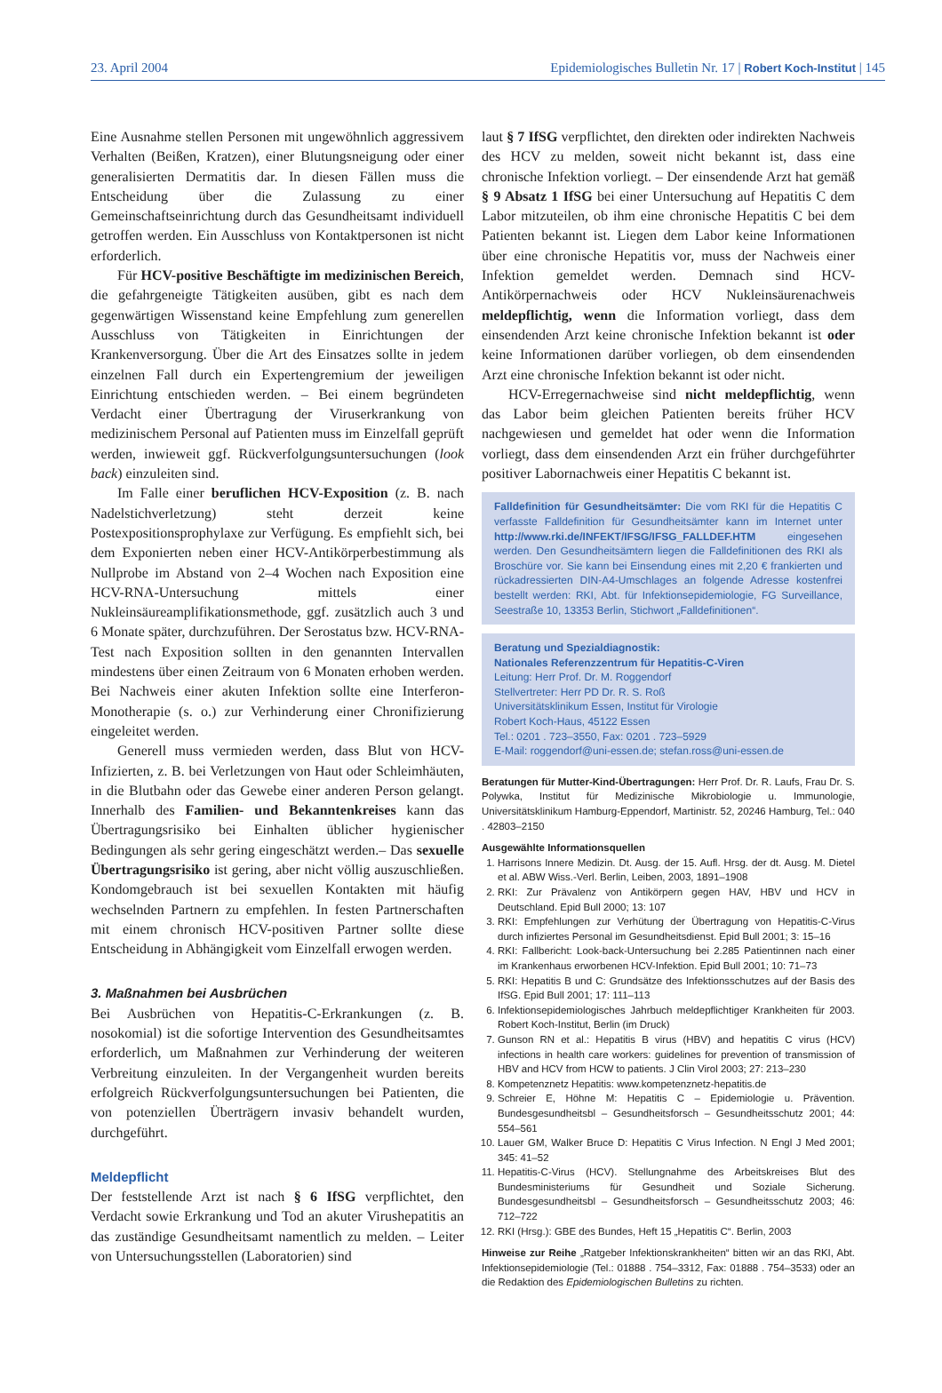23. April 2004 Epidemiologisches Bulletin Nr. 17 | Robert Koch-Institut | 145
Eine Ausnahme stellen Personen mit ungewöhnlich aggressivem Verhalten (Beißen, Kratzen), einer Blutungsneigung oder einer generalisierten Dermatitis dar. In diesen Fällen muss die Entscheidung über die Zulassung zu einer Gemeinschaftseinrichtung durch das Gesundheitsamt individuell getroffen werden. Ein Ausschluss von Kontaktpersonen ist nicht erforderlich.
Für HCV-positive Beschäftigte im medizinischen Bereich, die gefahrgeneigte Tätigkeiten ausüben, gibt es nach dem gegenwärtigen Wissenstand keine Empfehlung zum generellen Ausschluss von Tätigkeiten in Einrichtungen der Krankenversorgung. Über die Art des Einsatzes sollte in jedem einzelnen Fall durch ein Expertengremium der jeweiligen Einrichtung entschieden werden. – Bei einem begründeten Verdacht einer Übertragung der Viruserkrankung von medizinischem Personal auf Patienten muss im Einzelfall geprüft werden, inwieweit ggf. Rückverfolgungsuntersuchungen (look back) einzuleiten sind.
Im Falle einer beruflichen HCV-Exposition (z. B. nach Nadelstichverletzung) steht derzeit keine Postexpositionsprophylaxe zur Verfügung. Es empfiehlt sich, bei dem Exponierten neben einer HCV-Antikörperbestimmung als Nullprobe im Abstand von 2–4 Wochen nach Exposition eine HCV-RNA-Untersuchung mittels einer Nukleinsäureamplifikationsmethode, ggf. zusätzlich auch 3 und 6 Monate später, durchzuführen. Der Serostatus bzw. HCV-RNA-Test nach Exposition sollten in den genannten Intervallen mindestens über einen Zeitraum von 6 Monaten erhoben werden. Bei Nachweis einer akuten Infektion sollte eine Interferon-Monotherapie (s. o.) zur Verhinderung einer Chronifizierung eingeleitet werden.
Generell muss vermieden werden, dass Blut von HCV-Infizierten, z. B. bei Verletzungen von Haut oder Schleimhäuten, in die Blutbahn oder das Gewebe einer anderen Person gelangt. Innerhalb des Familien- und Bekanntenkreises kann das Übertragungsrisiko bei Einhalten üblicher hygienischer Bedingungen als sehr gering eingeschätzt werden.– Das sexuelle Übertragungsrisiko ist gering, aber nicht völlig auszuschließen. Kondomgebrauch ist bei sexuellen Kontakten mit häufig wechselnden Partnern zu empfehlen. In festen Partnerschaften mit einem chronisch HCV-positiven Partner sollte diese Entscheidung in Abhängigkeit vom Einzelfall erwogen werden.
3. Maßnahmen bei Ausbrüchen
Bei Ausbrüchen von Hepatitis-C-Erkrankungen (z. B. nosokomial) ist die sofortige Intervention des Gesundheitsamtes erforderlich, um Maßnahmen zur Verhinderung der weiteren Verbreitung einzuleiten. In der Vergangenheit wurden bereits erfolgreich Rückverfolgungsuntersuchungen bei Patienten, die von potenziellen Überträgern invasiv behandelt wurden, durchgeführt.
Meldepflicht
Der feststellende Arzt ist nach § 6 IfSG verpflichtet, den Verdacht sowie Erkrankung und Tod an akuter Virushepatitis an das zuständige Gesundheitsamt namentlich zu melden. – Leiter von Untersuchungsstellen (Laboratorien) sind
laut § 7 IfSG verpflichtet, den direkten oder indirekten Nachweis des HCV zu melden, soweit nicht bekannt ist, dass eine chronische Infektion vorliegt. – Der einsendende Arzt hat gemäß § 9 Absatz 1 IfSG bei einer Untersuchung auf Hepatitis C dem Labor mitzuteilen, ob ihm eine chronische Hepatitis C bei dem Patienten bekannt ist. Liegen dem Labor keine Informationen über eine chronische Hepatitis vor, muss der Nachweis einer Infektion gemeldet werden. Demnach sind HCV-Antikörpernachweis oder HCV Nukleinsäurenachweis meldepflichtig, wenn die Information vorliegt, dass dem einsendenden Arzt keine chronische Infektion bekannt ist oder keine Informationen darüber vorliegen, ob dem einsendenden Arzt eine chronische Infektion bekannt ist oder nicht.
HCV-Erregernachweise sind nicht meldepflichtig, wenn das Labor beim gleichen Patienten bereits früher HCV nachgewiesen und gemeldet hat oder wenn die Information vorliegt, dass dem einsendenden Arzt ein früher durchgeführter positiver Labornachweis einer Hepatitis C bekannt ist.
Falldefinition für Gesundheitsämter: Die vom RKI für die Hepatitis C verfasste Falldefinition für Gesundheitsämter kann im Internet unter http://www.rki.de/INFEKT/IFSG/IFSG_FALLDEF.HTM eingesehen werden. Den Gesundheitsämtern liegen die Falldefinitionen des RKI als Broschüre vor. Sie kann bei Einsendung eines mit 2,20 € frankierten und rückadressierten DIN-A4-Umschlages an folgende Adresse kostenfrei bestellt werden: RKI, Abt. für Infektionsepidemiologie, FG Surveillance, Seestraße 10, 13353 Berlin, Stichwort „Falldefinitionen“.
Beratung und Spezialdiagnostik:
Nationales Referenzzentrum für Hepatitis-C-Viren
Leitung: Herr Prof. Dr. M. Roggendorf
Stellvertreter: Herr PD Dr. R. S. Roß
Universitätsklinikum Essen, Institut für Virologie
Robert Koch-Haus, 45122 Essen
Tel.: 0201 . 723–3550, Fax: 0201 . 723–5929
E-Mail: roggendorf@uni-essen.de; stefan.ross@uni-essen.de
Beratungen für Mutter-Kind-Übertragungen: Herr Prof. Dr. R. Laufs, Frau Dr. S. Polywka, Institut für Medizinische Mikrobiologie u. Immunologie, Universitätsklinikum Hamburg-Eppendorf, Martinistr. 52, 20246 Hamburg, Tel.: 040 . 42803–2150
Ausgewählte Informationsquellen
1. Harrisons Innere Medizin. Dt. Ausg. der 15. Aufl. Hrsg. der dt. Ausg. M. Dietel et al. ABW Wiss.-Verl. Berlin, Leiben, 2003, 1891–1908
2. RKI: Zur Prävalenz von Antikörpern gegen HAV, HBV und HCV in Deutschland. Epid Bull 2000; 13: 107
3. RKI: Empfehlungen zur Verhütung der Übertragung von Hepatitis-C-Virus durch infiziertes Personal im Gesundheitsdienst. Epid Bull 2001; 3: 15–16
4. RKI: Fallbericht: Look-back-Untersuchung bei 2.285 Patientinnen nach einer im Krankenhaus erworbenen HCV-Infektion. Epid Bull 2001; 10: 71–73
5. RKI: Hepatitis B und C: Grundsätze des Infektionsschutzes auf der Basis des IfSG. Epid Bull 2001; 17: 111–113
6. Infektionsepidemiologisches Jahrbuch meldepflichtiger Krankheiten für 2003. Robert Koch-Institut, Berlin (im Druck)
7. Gunson RN et al.: Hepatitis B virus (HBV) and hepatitis C virus (HCV) infections in health care workers: guidelines for prevention of transmission of HBV and HCV from HCW to patients. J Clin Virol 2003; 27: 213–230
8. Kompetenznetz Hepatitis: www.kompetenznetz-hepatitis.de
9. Schreier E, Höhne M: Hepatitis C – Epidemiologie u. Prävention. Bundesgesundheitsbl – Gesundheitsforsch – Gesundheitsschutz 2001; 44: 554–561
10. Lauer GM, Walker Bruce D: Hepatitis C Virus Infection. N Engl J Med 2001; 345: 41–52
11. Hepatitis-C-Virus (HCV). Stellungnahme des Arbeitskreises Blut des Bundesministeriums für Gesundheit und Soziale Sicherung. Bundesgesundheitsbl – Gesundheitsforsch – Gesundheitsschutz 2003; 46: 712–722
12. RKI (Hrsg.): GBE des Bundes, Heft 15 „Hepatitis C“. Berlin, 2003
Hinweise zur Reihe „Ratgeber Infektionskrankheiten“ bitten wir an das RKI, Abt. Infektionsepidemiologie (Tel.: 01888 . 754–3312, Fax: 01888 . 754–3533) oder an die Redaktion des Epidemiologischen Bulletins zu richten.